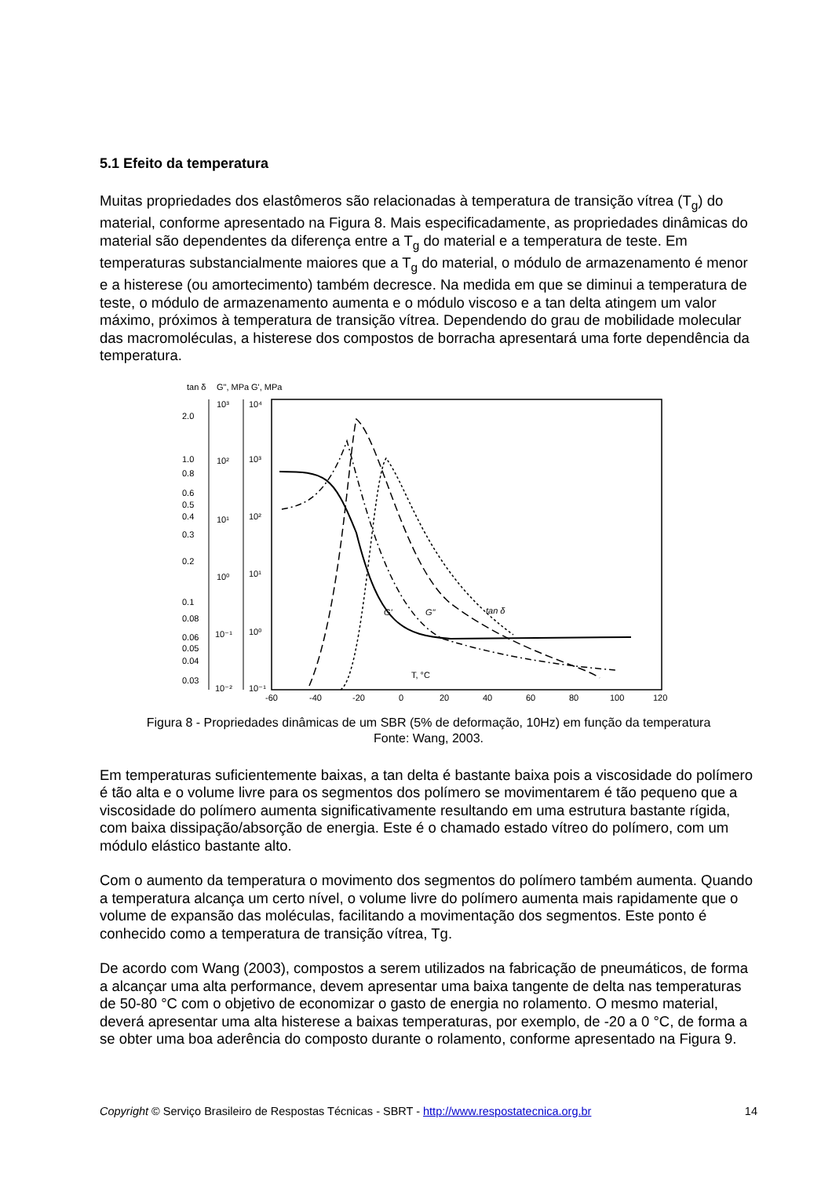5.1 Efeito da temperatura
Muitas propriedades dos elastômeros são relacionadas à temperatura de transição vítrea (T<sub>g</sub>) do material, conforme apresentado na Figura 8. Mais especificadamente, as propriedades dinâmicas do material são dependentes da diferença entre a T<sub>g</sub> do material e a temperatura de teste. Em temperaturas substancialmente maiores que a T<sub>g</sub> do material, o módulo de armazenamento é menor e a histerese (ou amortecimento) também decresce. Na medida em que se diminui a temperatura de teste, o módulo de armazenamento aumenta e o módulo viscoso e a tan delta atingem um valor máximo, próximos à temperatura de transição vítrea. Dependendo do grau de mobilidade molecular das macromoléculas, a histerese dos compostos de borracha apresentará uma forte dependência da temperatura.
tan δ
G", MPa
G', MPa
2.0
1.0
0.8
0.6
0.5
0.4
0.3
0.2
0.1
0.08
0.06
0.05
0.04
0.03
10³
10²
10¹
10⁰
10⁻¹
10⁻²
10⁴
10³
10²
10¹
10⁰
10⁻¹
-60
-40
-20
0
20
40
60
80
100
120
T, °C
G'
G"
tan δ
Figura 8 - Propriedades dinâmicas de um SBR (5% de deformação, 10Hz) em função da temperatura
Fonte: Wang, 2003.
Em temperaturas suficientemente baixas, a tan delta é bastante baixa pois a viscosidade do polímero é tão alta e o volume livre para os segmentos dos polímero se movimentarem é tão pequeno que a viscosidade do polímero aumenta significativamente resultando em uma estrutura bastante rígida, com baixa dissipação/absorção de energia. Este é o chamado estado vítreo do polímero, com um módulo elástico bastante alto.
Com o aumento da temperatura o movimento dos segmentos do polímero também aumenta. Quando a temperatura alcança um certo nível, o volume livre do polímero aumenta mais rapidamente que o volume de expansão das moléculas, facilitando a movimentação dos segmentos. Este ponto é conhecido como a temperatura de transição vítrea, Tg.
De acordo com Wang (2003), compostos a serem utilizados na fabricação de pneumáticos, de forma a alcançar uma alta performance, devem apresentar uma baixa tangente de delta nas temperaturas de 50-80 °C com o objetivo de economizar o gasto de energia no rolamento. O mesmo material, deverá apresentar uma alta histerese a baixas temperaturas, por exemplo, de -20 a 0 °C, de forma a se obter uma boa aderência do composto durante o rolamento, conforme apresentado na Figura 9.
Copyright © Serviço Brasileiro de Respostas Técnicas - SBRT - http://www.respostatecnica.org.br 14